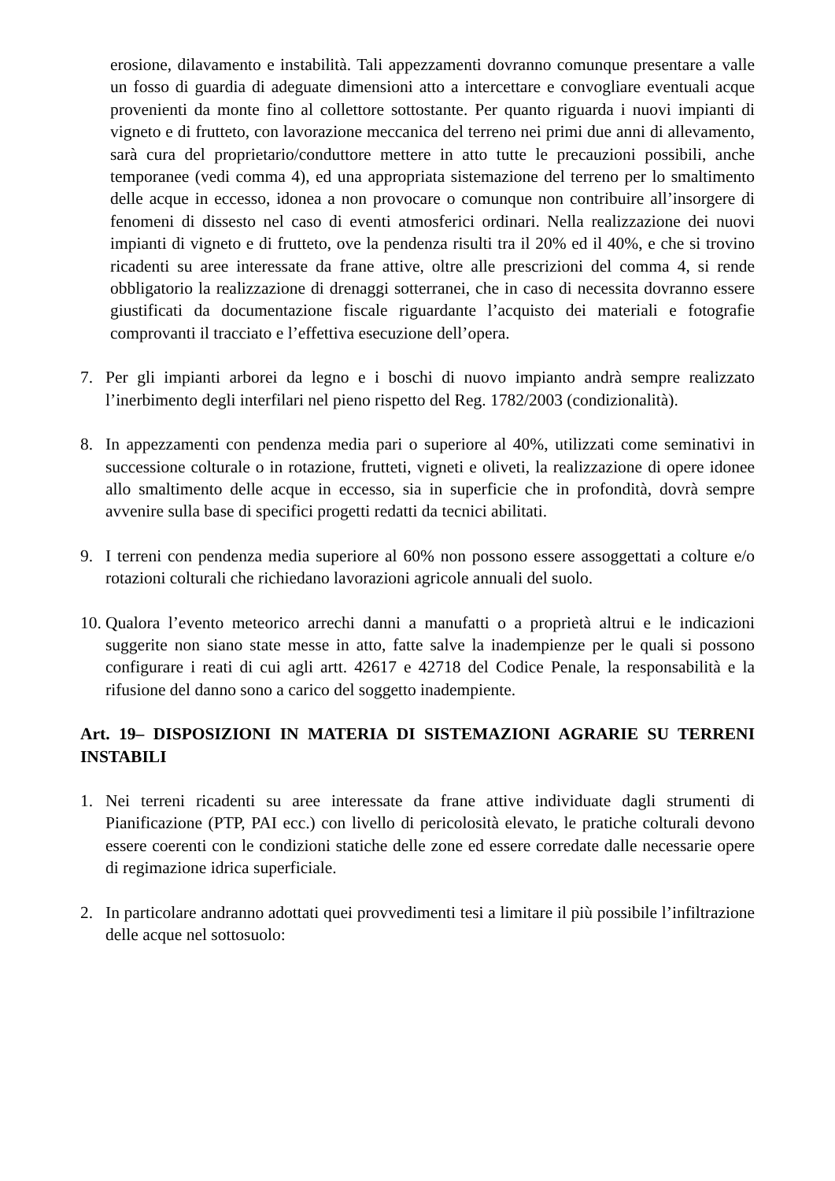erosione, dilavamento e instabilità. Tali appezzamenti dovranno comunque presentare a valle un fosso di guardia di adeguate dimensioni atto a intercettare e convogliare eventuali acque provenienti da monte fino al collettore sottostante. Per quanto riguarda i nuovi impianti di vigneto e di frutteto, con lavorazione meccanica del terreno nei primi due anni di allevamento, sarà cura del proprietario/conduttore mettere in atto tutte le precauzioni possibili, anche temporanee (vedi comma 4), ed una appropriata sistemazione del terreno per lo smaltimento delle acque in eccesso, idonea a non provocare o comunque non contribuire all’insorgere di fenomeni di dissesto nel caso di eventi atmosferici ordinari. Nella realizzazione dei nuovi impianti di vigneto e di frutteto, ove la pendenza risulti tra il 20% ed il 40%, e che si trovino ricadenti su aree interessate da frane attive, oltre alle prescrizioni del comma 4, si rende obbligatorio la realizzazione di drenaggi sotterranei, che in caso di necessita dovranno essere giustificati da documentazione fiscale riguardante l’acquisto dei materiali e fotografie comprovanti il tracciato e l’effettiva esecuzione dell’opera.
7. Per gli impianti arborei da legno e i boschi di nuovo impianto andrà sempre realizzato l’inerbimento degli interfilari nel pieno rispetto del Reg. 1782/2003 (condizionalità).
8. In appezzamenti con pendenza media pari o superiore al 40%, utilizzati come seminativi in successione colturale o in rotazione, frutteti, vigneti e oliveti, la realizzazione di opere idonee allo smaltimento delle acque in eccesso, sia in superficie che in profondità, dovrà sempre avvenire sulla base di specifici progetti redatti da tecnici abilitati.
9. I terreni con pendenza media superiore al 60% non possono essere assoggettati a colture e/o rotazioni colturali che richiedano lavorazioni agricole annuali del suolo.
10.
Qualora l’evento meteorico arrechi danni a manufatti o a proprietà altrui e le indicazioni suggerite non siano state messe in atto, fatte salve la inadempienze per le quali si possono configurare i reati di cui agli artt. 42617 e 42718 del Codice Penale, la responsabilità e la rifusione del danno sono a carico del soggetto inadempiente.
Art. 19– DISPOSIZIONI IN MATERIA DI SISTEMAZIONI AGRARIE SU TERRENI INSTABILI
1. Nei terreni ricadenti su aree interessate da frane attive individuate dagli strumenti di Pianificazione (PTP, PAI ecc.) con livello di pericolosità elevato, le pratiche colturali devono essere coerenti con le condizioni statiche delle zone ed essere corredate dalle necessarie opere di regimazione idrica superficiale.
2. In particolare andranno adottati quei provvedimenti tesi a limitare il più possibile l’infiltrazione delle acque nel sottosuolo: